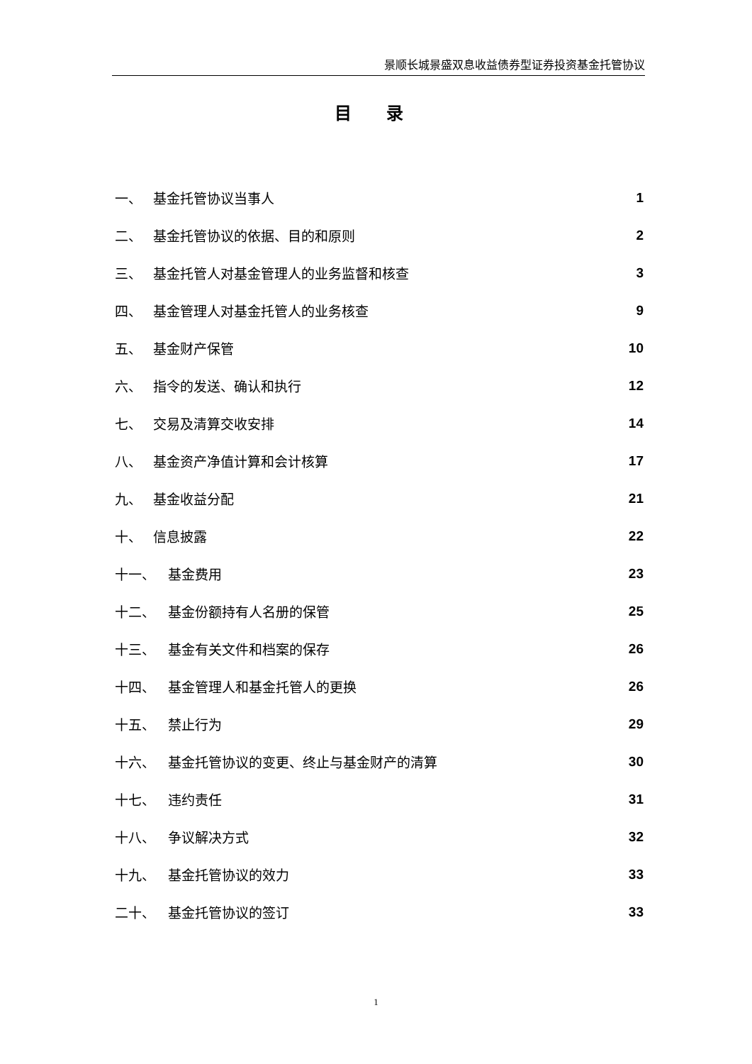景顺长城景盛双息收益债券型证券投资基金托管协议
目 录
一、 基金托管协议当事人 1
二、 基金托管协议的依据、目的和原则 2
三、 基金托管人对基金管理人的业务监督和核查 3
四、 基金管理人对基金托管人的业务核查 9
五、 基金财产保管 10
六、 指令的发送、确认和执行 12
七、 交易及清算交收安排 14
八、 基金资产净值计算和会计核算 17
九、 基金收益分配 21
十、 信息披露 22
十一、 基金费用 23
十二、 基金份额持有人名册的保管 25
十三、 基金有关文件和档案的保存 26
十四、 基金管理人和基金托管人的更换 26
十五、 禁止行为 29
十六、 基金托管协议的变更、终止与基金财产的清算 30
十七、 违约责任 31
十八、 争议解决方式 32
十九、 基金托管协议的效力 33
二十、 基金托管协议的签订 33
1